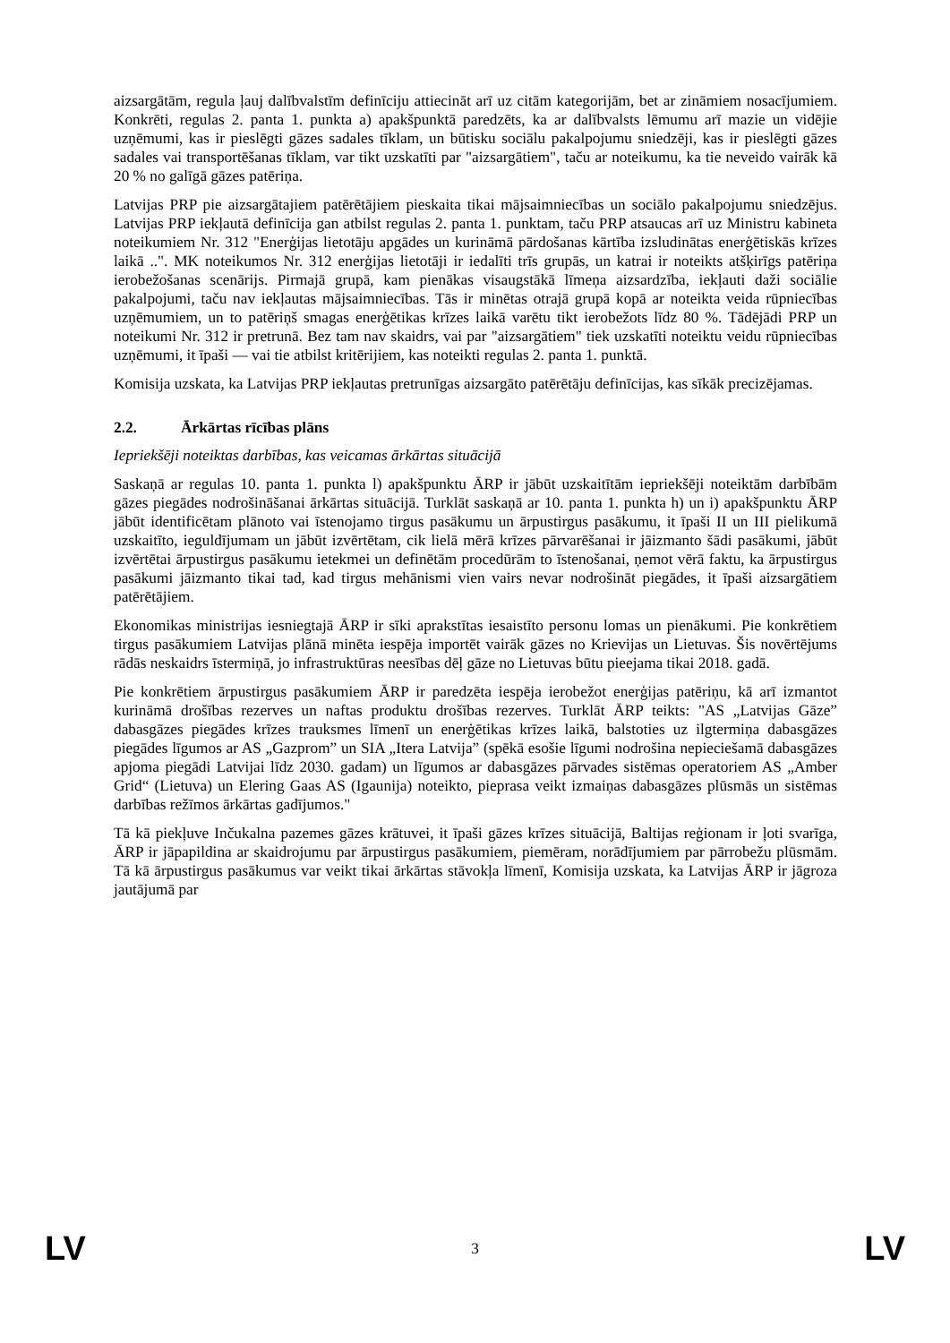aizsargātām, regula ļauj dalībvalstīm definīciju attiecināt arī uz citām kategorijām, bet ar zināmiem nosacījumiem. Konkrēti, regulas 2. panta 1. punkta a) apakšpunktā paredzēts, ka ar dalībvalsts lēmumu arī mazie un vidējie uzņēmumi, kas ir pieslēgti gāzes sadales tīklam, un būtisku sociālu pakalpojumu sniedzēji, kas ir pieslēgti gāzes sadales vai transportēšanas tīklam, var tikt uzskatīti par "aizsargātiem", taču ar noteikumu, ka tie neveido vairāk kā 20 % no galīgā gāzes patēriņa.
Latvijas PRP pie aizsargātajiem patērētājiem pieskaita tikai mājsaimniecības un sociālo pakalpojumu sniedzējus. Latvijas PRP iekļautā definīcija gan atbilst regulas 2. panta 1. punktam, taču PRP atsaucas arī uz Ministru kabineta noteikumiem Nr. 312 "Enerģijas lietotāju apgādes un kurināmā pārdošanas kārtība izsludinātas enerģētiskās krīzes laikā ..". MK noteikumos Nr. 312 enerģijas lietotāji ir iedalīti trīs grupās, un katrai ir noteikts atšķirīgs patēriņa ierobežošanas scenārijs. Pirmajā grupā, kam pienākas visaugstākā līmeņa aizsardzība, iekļauti daži sociālie pakalpojumi, taču nav iekļautas mājsaimniecības. Tās ir minētas otrajā grupā kopā ar noteikta veida rūpniecības uzņēmumiem, un to patēriņš smagas enerģētikas krīzes laikā varētu tikt ierobežots līdz 80 %. Tādējādi PRP un noteikumi Nr. 312 ir pretrunā. Bez tam nav skaidrs, vai par "aizsargātiem" tiek uzskatīti noteiktu veidu rūpniecības uzņēmumi, it īpaši — vai tie atbilst kritērijiem, kas noteikti regulas 2. panta 1. punktā.
Komisija uzskata, ka Latvijas PRP iekļautas pretrunīgas aizsargāto patērētāju definīcijas, kas sīkāk precizējamas.
2.2. Ārkārtas rīcības plāns
Iepriekšēji noteiktas darbības, kas veicamas ārkārtas situācijā
Saskaņā ar regulas 10. panta 1. punkta l) apakšpunktu ĀRP ir jābūt uzskaitītām iepriekšēji noteiktām darbībām gāzes piegādes nodrošināšanai ārkārtas situācijā. Turklāt saskaņā ar 10. panta 1. punkta h) un i) apakšpunktu ĀRP jābūt identificētam plānoto vai īstenojamo tirgus pasākumu un ārpustirgus pasākumu, it īpaši II un III pielikumā uzskaitīto, ieguldījumam un jābūt izvērtētam, cik lielā mērā krīzes pārvarēšanai ir jāizmanto šādi pasākumi, jābūt izvērtētai ārpustirgus pasākumu ietekmei un definētām procedūrām to īstenošanai, ņemot vērā faktu, ka ārpustirgus pasākumi jāizmanto tikai tad, kad tirgus mehānismi vien vairs nevar nodrošināt piegādes, it īpaši aizsargātiem patērētājiem.
Ekonomikas ministrijas iesniegtajā ĀRP ir sīki aprakstītas iesaistīto personu lomas un pienākumi. Pie konkrētiem tirgus pasākumiem Latvijas plānā minēta iespēja importēt vairāk gāzes no Krievijas un Lietuvas. Šis novērtējums rādās neskaidrs īstermiņā, jo infrastruktūras neesības dēļ gāze no Lietuvas būtu pieejama tikai 2018. gadā.
Pie konkrētiem ārpustirgus pasākumiem ĀRP ir paredzēta iespēja ierobežot enerģijas patēriņu, kā arī izmantot kurināmā drošības rezerves un naftas produktu drošības rezerves. Turklāt ĀRP teikts: "AS „Latvijas Gāze” dabasgāzes piegādes krīzes trauksmes līmenī un enerģētikas krīzes laikā, balstoties uz ilgtermiņa dabasgāzes piegādes līgumos ar AS „Gazprom” un SIA „Itera Latvija” (spēkā esošie līgumi nodrošina nepieciešamā dabasgāzes apjoma piegādi Latvijai līdz 2030. gadam) un līgumos ar dabasgāzes pārvades sistēmas operatoriem AS „Amber Grid“ (Lietuva) un Elering Gaas AS (Igaunija) noteikto, pieprasa veikt izmaiņas dabasgāzes plūsmās un sistēmas darbības režīmos ārkārtas gadījumos."
Tā kā piekļuve Inčukalna pazemes gāzes krātuvei, it īpaši gāzes krīzes situācijā, Baltijas reģionam ir ļoti svarīga, ĀRP ir jāpapildina ar skaidrojumu par ārpustirgus pasākumiem, piemēram, norādījumiem par pārrobežu plūsmām. Tā kā ārpustirgus pasākumus var veikt tikai ārkārtas stāvokļa līmenī, Komisija uzskata, ka Latvijas ĀRP ir jāgroza jautājumā par
LV 3 LV